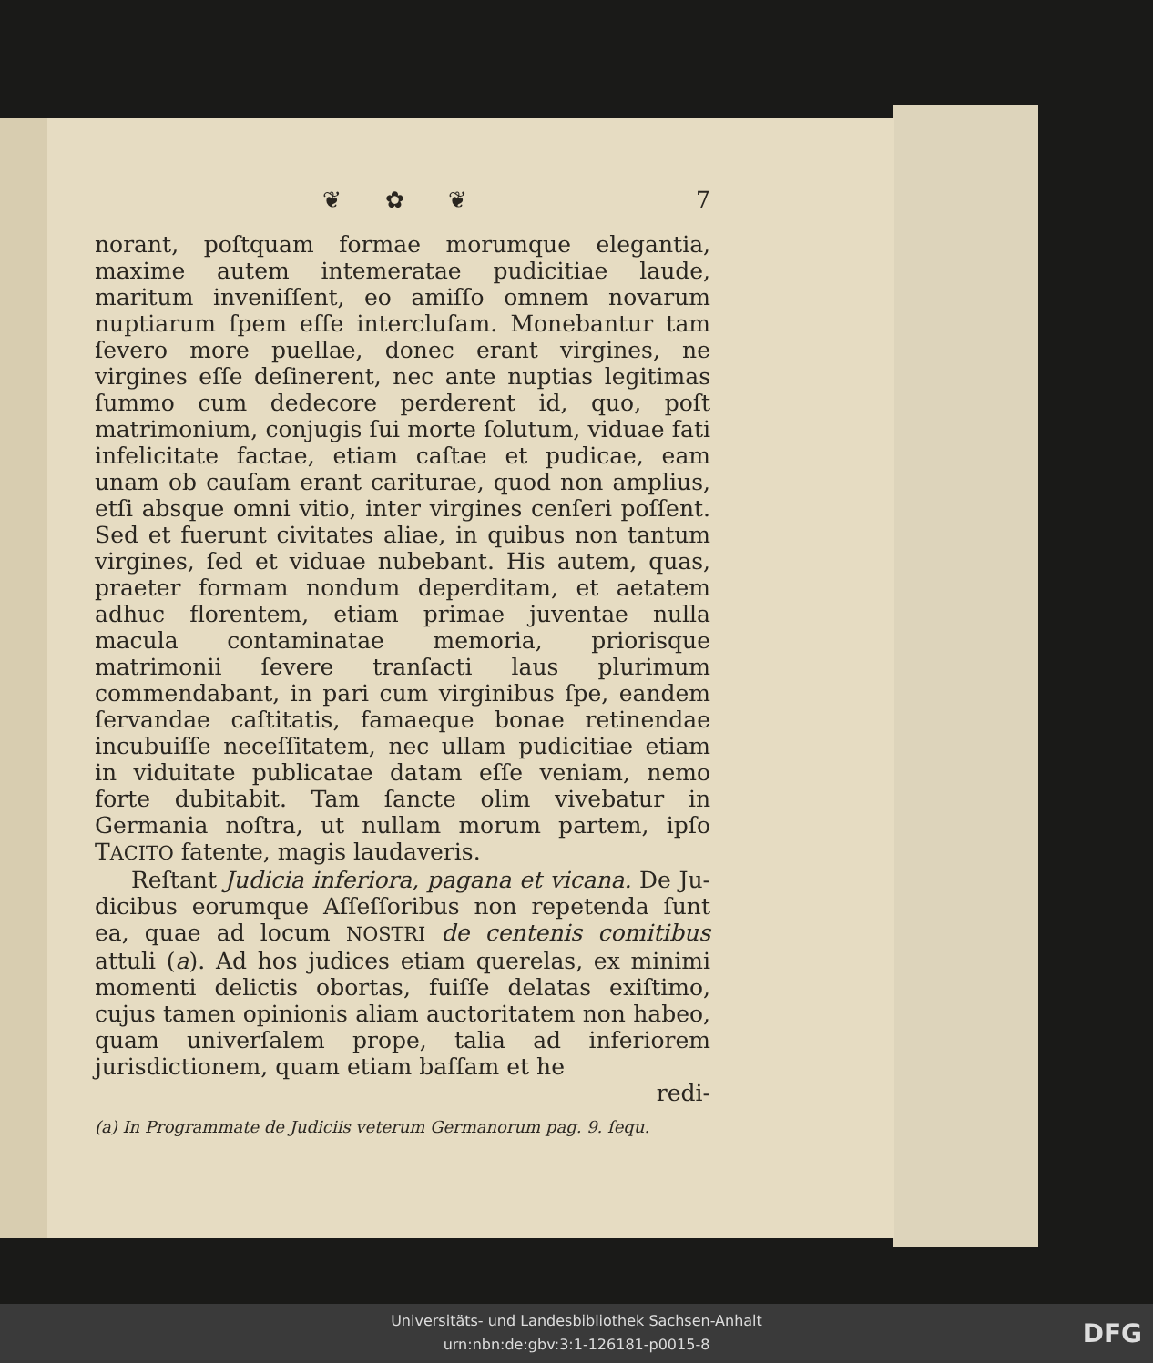❦ ✿ ❦ 7
norant, poſtquam formae morumque elegantia, maxime autem intemeratae pudicitiae laude, maritum inveniſſent, eo amiſſo omnem novarum nuptiarum ſpem eſſe interclu­ſam. Monebantur tam ſevero more puellae, donec erant virgines, ne virgines eſſe deſinerent, nec ante nuptias le­gitimas ſummo cum dedecore perderent id, quo, poſt matrimonium, conjugis ſui morte ſolutum, viduae fati infelicitate factae, etiam caſtae et pudicae, eam unam ob cauſam erant cariturae, quod non amplius, etſi absque omni vitio, inter virgines cenſeri poſſent. Sed et fuerunt civitates aliae, in quibus non tantum virgines, ſed et vi­duae nubebant. His autem, quas, praeter formam non­dum deperditam, et aetatem adhuc florentem, etiam pri­mae juventae nulla macula contaminatae memoria, priorisque matrimonii ſevere tranſacti laus plurimum commendabant, in pari cum virginibus ſpe, eandem ſer­vandae caſtitatis, famaeque bonae retinendae incubuiſſe neceſſitatem, nec ullam pudicitiae etiam in viduitate pu­blicatae datam eſſe veniam, nemo forte dubitabit. Tam ſancte olim vivebatur in Germania noſtra, ut nullam mo­rum partem, ipſo TACITO fatente, magis laudaveris.
Reſtant Judicia inferiora, pagana et vicana. De Ju­dicibus eorumque Aſſeſſoribus non repetenda ſunt ea, quae ad locum NOSTRI de centenis comitibus attuli (a). Ad hos judices etiam querelas, ex minimi momenti delictis obortas, fuiſſe delatas exiſtimo, cujus tamen opinionis aliam auctoritatem non habeo, quam univerſalem prope, talia ad inferiorem jurisdictionem, quam etiam baſſam et he­
redi-
(a) In Programmate de Judiciis veterum Germanorum pag. 9. ſequ.
Universitäts- und Landesbibliothek Sachsen-Anhalt
urn:nbn:de:gbv:3:1-126181-p0015-8
DFG